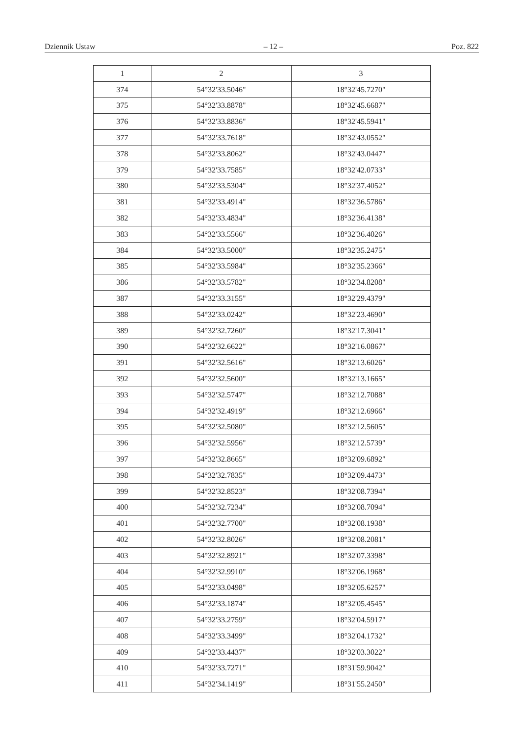Dziennik Ustaw – 12 – Poz. 822
| 1 | 2 | 3 |
| --- | --- | --- |
| 374 | 54°32'33.5046" | 18°32'45.7270" |
| 375 | 54°32'33.8878" | 18°32'45.6687" |
| 376 | 54°32'33.8836" | 18°32'45.5941" |
| 377 | 54°32'33.7618" | 18°32'43.0552" |
| 378 | 54°32'33.8062" | 18°32'43.0447" |
| 379 | 54°32'33.7585" | 18°32'42.0733" |
| 380 | 54°32'33.5304" | 18°32'37.4052" |
| 381 | 54°32'33.4914" | 18°32'36.5786" |
| 382 | 54°32'33.4834" | 18°32'36.4138" |
| 383 | 54°32'33.5566" | 18°32'36.4026" |
| 384 | 54°32'33.5000" | 18°32'35.2475" |
| 385 | 54°32'33.5984" | 18°32'35.2366" |
| 386 | 54°32'33.5782" | 18°32'34.8208" |
| 387 | 54°32'33.3155" | 18°32'29.4379" |
| 388 | 54°32'33.0242" | 18°32'23.4690" |
| 389 | 54°32'32.7260" | 18°32'17.3041" |
| 390 | 54°32'32.6622" | 18°32'16.0867" |
| 391 | 54°32'32.5616" | 18°32'13.6026" |
| 392 | 54°32'32.5600" | 18°32'13.1665" |
| 393 | 54°32'32.5747" | 18°32'12.7088" |
| 394 | 54°32'32.4919" | 18°32'12.6966" |
| 395 | 54°32'32.5080" | 18°32'12.5605" |
| 396 | 54°32'32.5956" | 18°32'12.5739" |
| 397 | 54°32'32.8665" | 18°32'09.6892" |
| 398 | 54°32'32.7835" | 18°32'09.4473" |
| 399 | 54°32'32.8523" | 18°32'08.7394" |
| 400 | 54°32'32.7234" | 18°32'08.7094" |
| 401 | 54°32'32.7700" | 18°32'08.1938" |
| 402 | 54°32'32.8026" | 18°32'08.2081" |
| 403 | 54°32'32.8921" | 18°32'07.3398" |
| 404 | 54°32'32.9910" | 18°32'06.1968" |
| 405 | 54°32'33.0498" | 18°32'05.6257" |
| 406 | 54°32'33.1874" | 18°32'05.4545" |
| 407 | 54°32'33.2759" | 18°32'04.5917" |
| 408 | 54°32'33.3499" | 18°32'04.1732" |
| 409 | 54°32'33.4437" | 18°32'03.3022" |
| 410 | 54°32'33.7271" | 18°31'59.9042" |
| 411 | 54°32'34.1419" | 18°31'55.2450" |